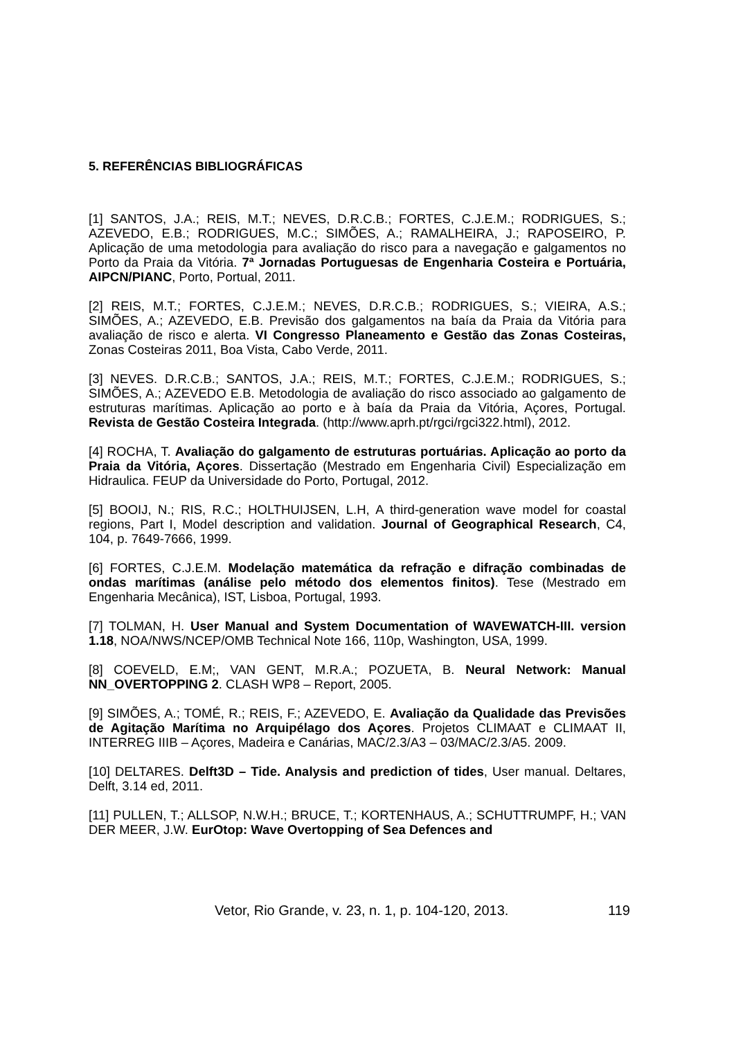5. REFERÊNCIAS BIBLIOGRÁFICAS
[1] SANTOS, J.A.; REIS, M.T.; NEVES, D.R.C.B.; FORTES, C.J.E.M.; RODRIGUES, S.; AZEVEDO, E.B.; RODRIGUES, M.C.; SIMÕES, A.; RAMALHEIRA, J.; RAPOSEIRO, P. Aplicação de uma metodologia para avaliação do risco para a navegação e galgamentos no Porto da Praia da Vitória. 7ª Jornadas Portuguesas de Engenharia Costeira e Portuária, AIPCN/PIANC, Porto, Portual, 2011.
[2] REIS, M.T.; FORTES, C.J.E.M.; NEVES, D.R.C.B.; RODRIGUES, S.; VIEIRA, A.S.; SIMÕES, A.; AZEVEDO, E.B. Previsão dos galgamentos na baía da Praia da Vitória para avaliação de risco e alerta. VI Congresso Planeamento e Gestão das Zonas Costeiras, Zonas Costeiras 2011, Boa Vista, Cabo Verde, 2011.
[3] NEVES. D.R.C.B.; SANTOS, J.A.; REIS, M.T.; FORTES, C.J.E.M.; RODRIGUES, S.; SIMÕES, A.; AZEVEDO E.B. Metodologia de avaliação do risco associado ao galgamento de estruturas marítimas. Aplicação ao porto e à baía da Praia da Vitória, Açores, Portugal. Revista de Gestão Costeira Integrada. (http://www.aprh.pt/rgci/rgci322.html), 2012.
[4] ROCHA, T. Avaliação do galgamento de estruturas portuárias. Aplicação ao porto da Praia da Vitória, Açores. Dissertação (Mestrado em Engenharia Civil) Especialização em Hidraulica. FEUP da Universidade do Porto, Portugal, 2012.
[5] BOOIJ, N.; RIS, R.C.; HOLTHUIJSEN, L.H, A third-generation wave model for coastal regions, Part I, Model description and validation. Journal of Geographical Research, C4, 104, p. 7649-7666, 1999.
[6] FORTES, C.J.E.M. Modelação matemática da refração e difração combinadas de ondas marítimas (análise pelo método dos elementos finitos). Tese (Mestrado em Engenharia Mecânica), IST, Lisboa, Portugal, 1993.
[7] TOLMAN, H. User Manual and System Documentation of WAVEWATCH-III. version 1.18, NOA/NWS/NCEP/OMB Technical Note 166, 110p, Washington, USA, 1999.
[8] COEVELD, E.M;, VAN GENT, M.R.A.; POZUETA, B. Neural Network: Manual NN_OVERTOPPING 2. CLASH WP8 – Report, 2005.
[9] SIMÕES, A.; TOMÉ, R.; REIS, F.; AZEVEDO, E. Avaliação da Qualidade das Previsões de Agitação Marítima no Arquipélago dos Açores. Projetos CLIMAAT e CLIMAAT II, INTERREG IIIB – Açores, Madeira e Canárias, MAC/2.3/A3 – 03/MAC/2.3/A5. 2009.
[10] DELTARES. Delft3D – Tide. Analysis and prediction of tides, User manual. Deltares, Delft, 3.14 ed, 2011.
[11] PULLEN, T.; ALLSOP, N.W.H.; BRUCE, T.; KORTENHAUS, A.; SCHUTTRUMPF, H.; VAN DER MEER, J.W. EurOtop: Wave Overtopping of Sea Defences and
Vetor, Rio Grande, v. 23, n. 1, p. 104-120, 2013. 119